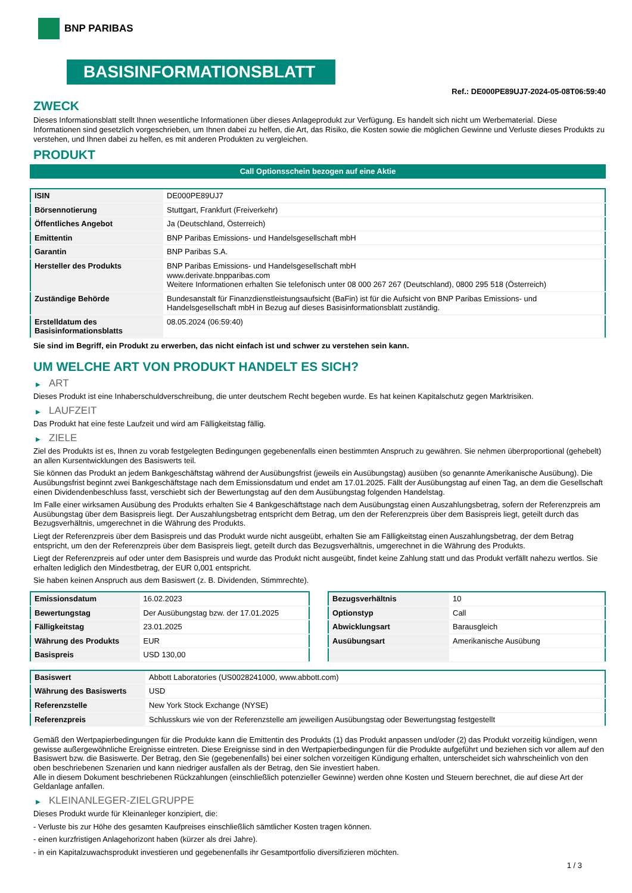BNP PARIBAS
BASISINFORMATIONSBLATT
Ref.: DE000PE89UJ7-2024-05-08T06:59:40
ZWECK
Dieses Informationsblatt stellt Ihnen wesentliche Informationen über dieses Anlageprodukt zur Verfügung. Es handelt sich nicht um Werbematerial. Diese Informationen sind gesetzlich vorgeschrieben, um Ihnen dabei zu helfen, die Art, das Risiko, die Kosten sowie die möglichen Gewinne und Verluste dieses Produkts zu verstehen, und Ihnen dabei zu helfen, es mit anderen Produkten zu vergleichen.
PRODUKT
Call Optionsschein bezogen auf eine Aktie
| ISIN | DE000PE89UJ7 |
| Börsennotierung | Stuttgart, Frankfurt (Freiverkehr) |
| Öffentliches Angebot | Ja (Deutschland, Österreich) |
| Emittentin | BNP Paribas Emissions- und Handelsgesellschaft mbH |
| Garantin | BNP Paribas S.A. |
| Hersteller des Produkts | BNP Paribas Emissions- und Handelsgesellschaft mbH www.derivate.bnpparibas.com Weitere Informationen erhalten Sie telefonisch unter 08 000 267 267 (Deutschland), 0800 295 518 (Österreich) |
| Zuständige Behörde | Bundesanstalt für Finanzdienstleistungsaufsicht (BaFin) ist für die Aufsicht von BNP Paribas Emissions- und Handelsgesellschaft mbH in Bezug auf dieses Basisinformationsblatt zuständig. |
| Erstelldatum des Basisinformationsblatts | 08.05.2024 (06:59:40) |
Sie sind im Begriff, ein Produkt zu erwerben, das nicht einfach ist und schwer zu verstehen sein kann.
UM WELCHE ART VON PRODUKT HANDELT ES SICH?
▶ ART
Dieses Produkt ist eine Inhaberschuldverschreibung, die unter deutschem Recht begeben wurde. Es hat keinen Kapitalschutz gegen Marktrisiken.
▶ LAUFZEIT
Das Produkt hat eine feste Laufzeit und wird am Fälligkeitstag fällig.
▶ ZIELE
Ziel des Produkts ist es, Ihnen zu vorab festgelegten Bedingungen gegebenenfalls einen bestimmten Anspruch zu gewähren. Sie nehmen überproportional (gehebelt) an allen Kursentwicklungen des Basiswerts teil.
Sie können das Produkt an jedem Bankgeschäftstag während der Ausübungsfrist (jeweils ein Ausübungstag) ausüben (so genannte Amerikanische Ausübung). Die Ausübungsfrist beginnt zwei Bankgeschäftstage nach dem Emissionsdatum und endet am 17.01.2025. Fällt der Ausübungstag auf einen Tag, an dem die Gesellschaft einen Dividendenbeschluss fasst, verschiebt sich der Bewertungstag auf den dem Ausübungstag folgenden Handelstag.
Im Falle einer wirksamen Ausübung des Produkts erhalten Sie 4 Bankgeschäftstage nach dem Ausübungstag einen Auszahlungsbetrag, sofern der Referenzpreis am Ausübungstag über dem Basispreis liegt. Der Auszahlungsbetrag entspricht dem Betrag, um den der Referenzpreis über dem Basispreis liegt, geteilt durch das Bezugsverhältnis, umgerechnet in die Währung des Produkts.
Liegt der Referenzpreis über dem Basispreis und das Produkt wurde nicht ausgeübt, erhalten Sie am Fälligkeitstag einen Auszahlungsbetrag, der dem Betrag entspricht, um den der Referenzpreis über dem Basispreis liegt, geteilt durch das Bezugsverhältnis, umgerechnet in die Währung des Produkts.
Liegt der Referenzpreis auf oder unter dem Basispreis und wurde das Produkt nicht ausgeübt, findet keine Zahlung statt und das Produkt verfällt nahezu wertlos. Sie erhalten lediglich den Mindestbetrag, der EUR 0,001 entspricht.
Sie haben keinen Anspruch aus dem Basiswert (z. B. Dividenden, Stimmrechte).
| Emissionsdatum | 16.02.2023 |
| Bewertungstag | Der Ausübungstag bzw. der 17.01.2025 |
| Fälligkeitstag | 23.01.2025 |
| Währung des Produkts | EUR |
| Basispreis | USD 130,00 |
| Bezugsverhältnis | 10 |
| Optionstyp | Call |
| Abwicklungsart | Barausgleich |
| Ausübungsart | Amerikanische Ausübung |
| Basiswert | Abbott Laboratories (US0028241000, www.abbott.com) |
| Währung des Basiswerts | USD |
| Referenzstelle | New York Stock Exchange (NYSE) |
| Referenzpreis | Schlusskurs wie von der Referenzstelle am jeweiligen Ausübungstag oder Bewertungstag festgestellt |
Gemäß den Wertpapierbedingungen für die Produkte kann die Emittentin des Produkts (1) das Produkt anpassen und/oder (2) das Produkt vorzeitig kündigen, wenn gewisse außergewöhnliche Ereignisse eintreten. Diese Ereignisse sind in den Wertpapierbedingungen für die Produkte aufgeführt und beziehen sich vor allem auf den Basiswert bzw. die Basiswerte. Der Betrag, den Sie (gegebenenfalls) bei einer solchen vorzeitigen Kündigung erhalten, unterscheidet sich wahrscheinlich von den oben beschriebenen Szenarien und kann niedriger ausfallen als der Betrag, den Sie investiert haben.
Alle in diesem Dokument beschriebenen Rückzahlungen (einschließlich potenzieller Gewinne) werden ohne Kosten und Steuern berechnet, die auf diese Art der Geldanlage anfallen.
▶ KLEINANLEGER-ZIELGRUPPE
Dieses Produkt wurde für Kleinanleger konzipiert, die:
- Verluste bis zur Höhe des gesamten Kaufpreises einschließlich sämtlicher Kosten tragen können.
- einen kurzfristigen Anlagehorizont haben (kürzer als drei Jahre).
- in ein Kapitalzuwachsprodukt investieren und gegebenenfalls ihr Gesamtportfolio diversifizieren möchten.
1 / 3